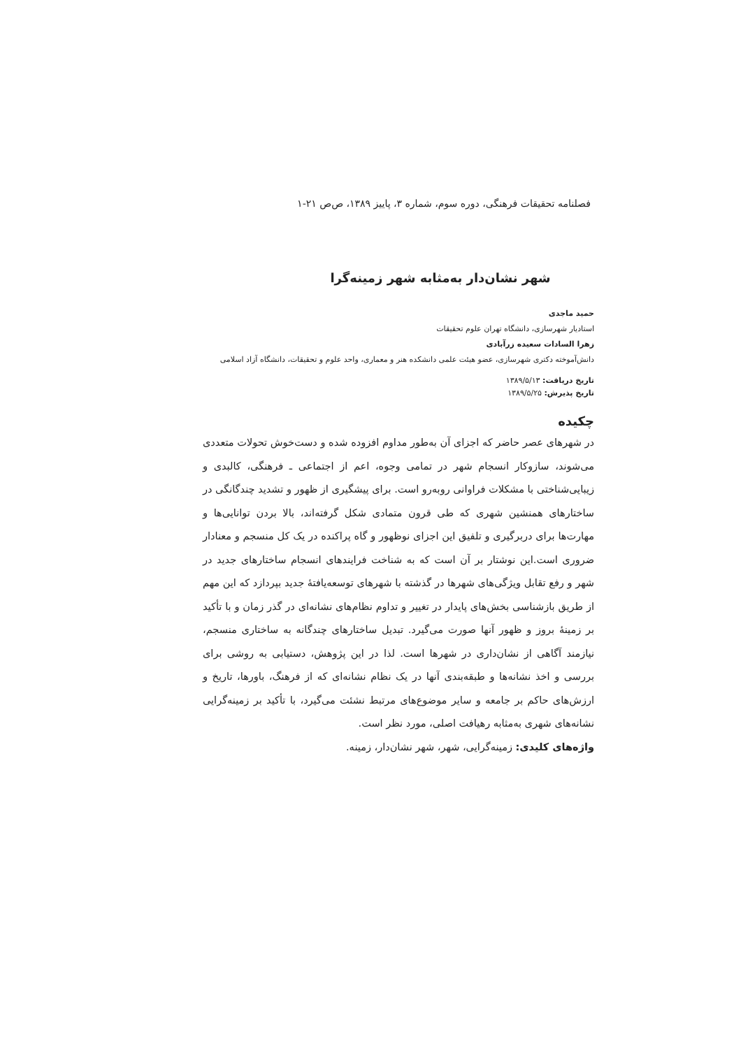فصلنامه تحقیقات فرهنگی، دوره سوم، شماره ۳، پاییز ۱۳۸۹، ص‌ص ۲۱-۱
شهر نشان‌دار به‌مثابه شهر زمینه‌گرا
حمید ماجدی
استادیار شهرسازی، دانشگاه تهران علوم تحقیقات
زهرا السادات سعیده زرآبادی
دانش‌آموخته دکتری شهرسازی، عضو هیئت علمی دانشکده هنر و معماری، واحد علوم و تحقیقات، دانشگاه آزاد اسلامی
تاریخ دریافت: ۱۳۸۹/۵/۱۳
تاریخ پذیرش: ۱۳۸۹/۵/۲۵
چکیده
در شهرهای عصر حاضر که اجزای آن به‌طور مداوم افزوده شده و دست‌خوش تحولات متعددی می‌شوند، سازوکار انسجام شهر در تمامی وجوه، اعم از اجتماعی ـ فرهنگی، کالبدی و زیبایی‌شناختی با مشکلات فراوانی روبه‌رو است. برای پیشگیری از ظهور و تشدید چندگانگی در ساختارهای همنشین شهری که طی قرون متمادی شکل گرفته‌اند، بالا بردن توانایی‌ها و مهارت‌ها برای دربرگیری و تلفیق این اجزای نوظهور و گاه پراکنده در یک کل منسجم و معنادار ضروری است.این نوشتار بر آن است که به شناخت فرایندهای انسجام ساختارهای جدید در شهر و رفع تقابل ویژگی‌های شهرها در گذشته با شهرهای توسعه‌یافتهٔ جدید بپردازد که این مهم از طریق بازشناسی بخش‌های پایدار در تغییر و تداوم نظام‌های نشانه‌ای در گذر زمان و با تأکید بر زمینهٔ بروز و ظهور آنها صورت می‌گیرد. تبدیل ساختارهای چندگانه به ساختاری منسجم، نیازمند آگاهی از نشان‌داری در شهرها است. لذا در این پژوهش، دستیابی به روشی برای بررسی و اخذ نشانه‌ها و طبقه‌بندی آنها در یک نظام نشانه‌ای که از فرهنگ، باورها، تاریخ و ارزش‌های حاکم بر جامعه و سایر موضوع‌های مرتبط نشئت می‌گیرد، با تأکید بر زمینه‌گرایی نشانه‌های شهری به‌مثابه رهیافت اصلی، مورد نظر است.
واژه‌های کلیدی: زمینه‌گرایی، شهر، شهر نشان‌دار، زمینه.